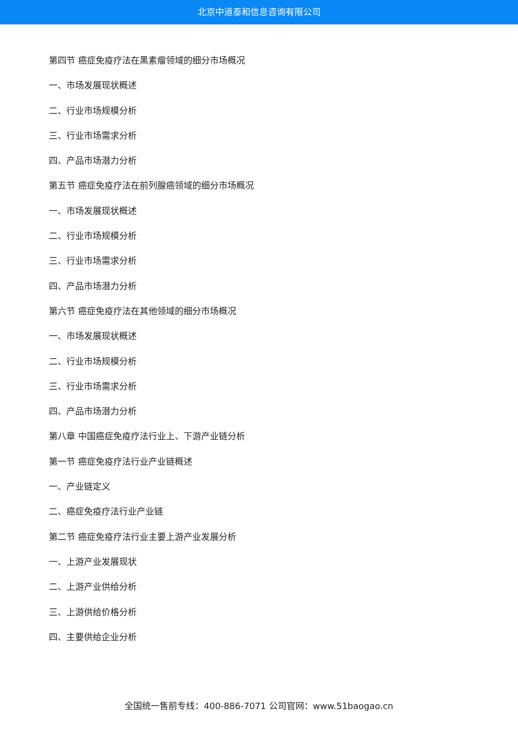北京中道泰和信息咨询有限公司
第四节 癌症免疫疗法在黑素瘤领域的细分市场概况
一、市场发展现状概述
二、行业市场规模分析
三、行业市场需求分析
四、产品市场潜力分析
第五节 癌症免疫疗法在前列腺癌领域的细分市场概况
一、市场发展现状概述
二、行业市场规模分析
三、行业市场需求分析
四、产品市场潜力分析
第六节 癌症免疫疗法在其他领域的细分市场概况
一、市场发展现状概述
二、行业市场规模分析
三、行业市场需求分析
四、产品市场潜力分析
第八章 中国癌症免疫疗法行业上、下游产业链分析
第一节 癌症免疫疗法行业产业链概述
一、产业链定义
二、癌症免疫疗法行业产业链
第二节 癌症免疫疗法行业主要上游产业发展分析
一、上游产业发展现状
二、上游产业供给分析
三、上游供给价格分析
四、主要供给企业分析
全国统一售前专线：400-886-7071 公司官网：www.51baogao.cn